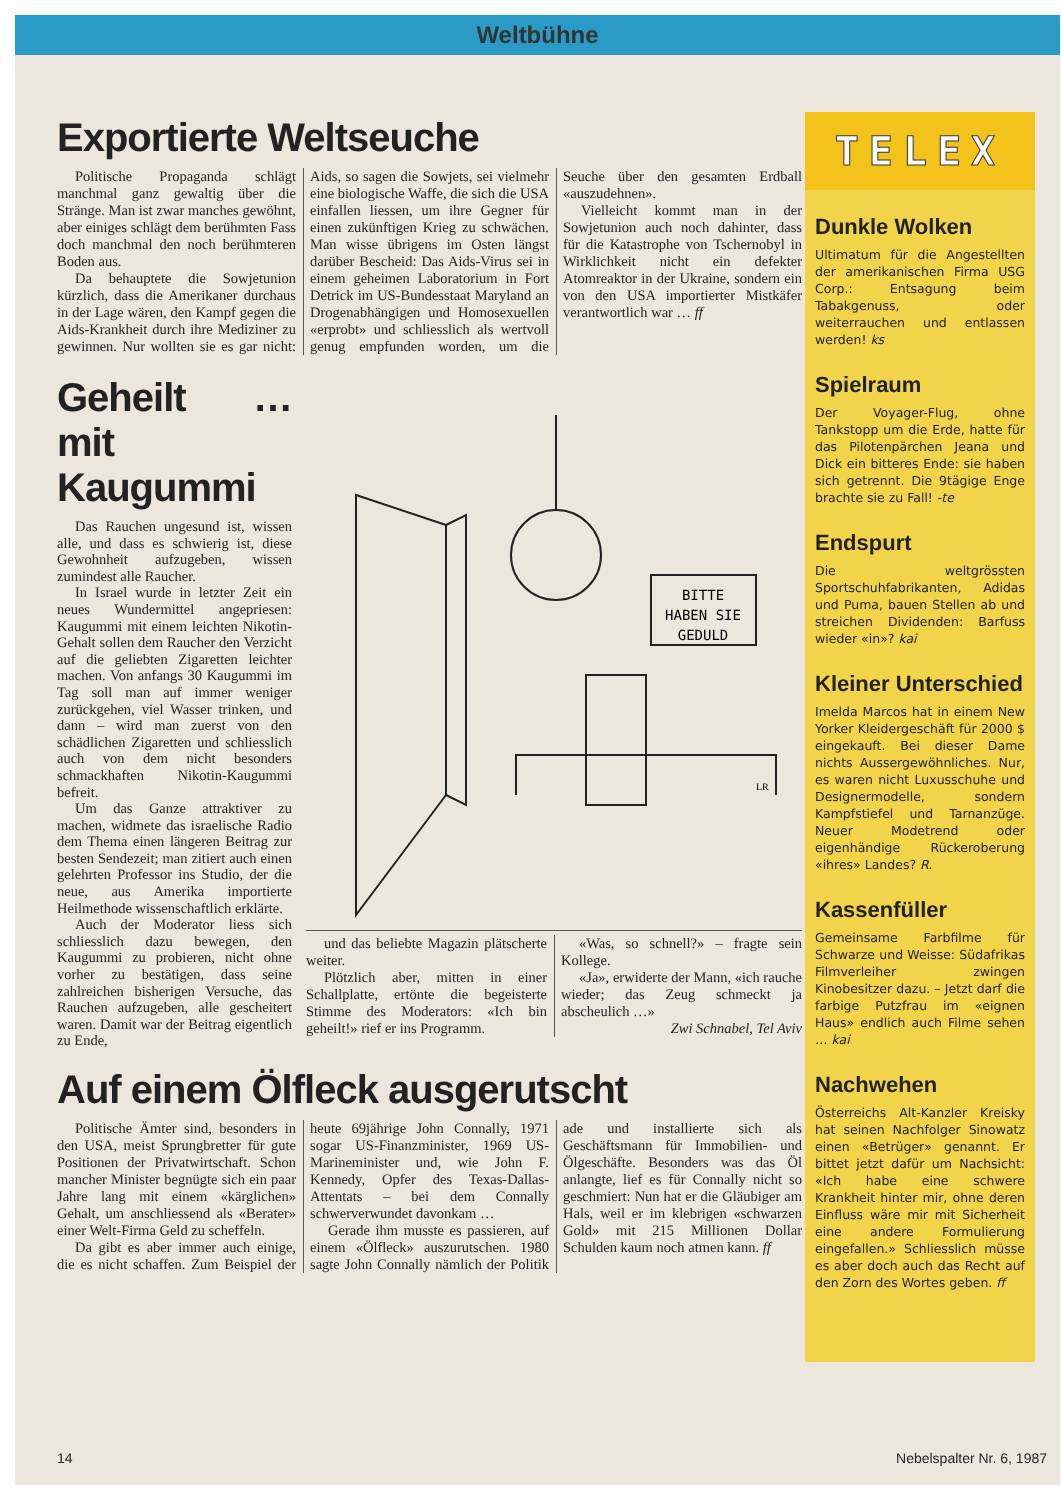Weltbühne
Exportierte Weltseuche
Politische Propaganda schlägt manchmal ganz gewaltig über die Stränge. Man ist zwar manches gewöhnt, aber einiges schlägt dem berühmten Fass doch manchmal den noch berühmteren Boden aus.
Da behauptete die Sowjetunion kürzlich, dass die Amerikaner durchaus in der Lage wären, den Kampf gegen die Aids-Krankheit durch ihre Mediziner zu gewinnen. Nur wollten sie es gar nicht: Aids, so sagen die Sowjets, sei vielmehr eine biologische Waffe, die sich die USA einfallen liessen, um ihre Gegner für einen zukünftigen Krieg zu schwächen. Man wisse übrigens im Osten längst darüber Bescheid: Das Aids-Virus sei in einem geheimen Laboratorium in Fort Detrick im US-Bundesstaat Maryland an Drogenabhängigen und Homosexuellen «erprobt» und schliesslich als wertvoll genug empfunden worden, um die Seuche über den gesamten Erdball «auszudehnen».
Vielleicht kommt man in der Sowjetunion auch noch dahinter, dass für die Katastrophe von Tschernobyl in Wirklichkeit nicht ein defekter Atomreaktor in der Ukraine, sondern ein von den USA importierter Mistkäfer verantwortlich war … ff
Geheilt … mit Kaugummi
Das Rauchen ungesund ist, wissen alle, und dass es schwierig ist, diese Gewohnheit aufzugeben, wissen zumindest alle Raucher.
In Israel wurde in letzter Zeit ein neues Wundermittel angepriesen: Kaugummi mit einem leichten Nikotin-Gehalt sollen dem Raucher den Verzicht auf die geliebten Zigaretten leichter machen. Von anfangs 30 Kaugummi im Tag soll man auf immer weniger zurückgehen, viel Wasser trinken, und dann – wird man zuerst von den schädlichen Zigaretten und schliesslich auch von dem nicht besonders schmackhaften Nikotin-Kaugummi befreit.
Um das Ganze attraktiver zu machen, widmete das israelische Radio dem Thema einen längeren Beitrag zur besten Sendezeit; man zitiert auch einen gelehrten Professor ins Studio, der die neue, aus Amerika importierte Heilmethode wissenschaftlich erklärte.
Auch der Moderator liess sich schliesslich dazu bewegen, den Kaugummi zu probieren, nicht ohne vorher zu bestätigen, dass seine zahlreichen bisherigen Versuche, das Rauchen aufzugeben, alle gescheitert waren. Damit war der Beitrag eigentlich zu Ende,
BITTE
HABEN SIE
GEDULD
LR
und das beliebte Magazin plätscherte weiter.
Plötzlich aber, mitten in einer Schallplatte, ertönte die begeisterte Stimme des Moderators: «Ich bin geheilt!» rief er ins Programm.
«Was, so schnell?» – fragte sein Kollege.
«Ja», erwiderte der Mann, «ich rauche wieder; das Zeug schmeckt ja abscheulich …»
Zwi Schnabel, Tel Aviv
Auf einem Ölfleck ausgerutscht
Politische Ämter sind, besonders in den USA, meist Sprungbretter für gute Positionen der Privatwirtschaft. Schon mancher Minister begnügte sich ein paar Jahre lang mit einem «kärglichen» Gehalt, um anschliessend als «Berater» einer Welt-Firma Geld zu scheffeln.
Da gibt es aber immer auch einige, die es nicht schaffen. Zum Beispiel der heute 69jährige John Connally, 1971 sogar US-Finanzminister, 1969 US-Marineminister und, wie John F. Kennedy, Opfer des Texas-Dallas-Attentats – bei dem Connally schwerverwundet davonkam …
Gerade ihm musste es passieren, auf einem «Ölfleck» auszurutschen. 1980 sagte John Connally nämlich der Politik ade und installierte sich als Geschäftsmann für Immobilien- und Ölgeschäfte. Besonders was das Öl anlangte, lief es für Connally nicht so geschmiert: Nun hat er die Gläubiger am Hals, weil er im klebrigen «schwarzen Gold» mit 215 Millionen Dollar Schulden kaum noch atmen kann. ff
TELEX
Dunkle Wolken
Ultimatum für die Angestellten der amerikanischen Firma USG Corp.: Entsagung beim Tabakgenuss, oder weiterrauchen und entlassen werden! ks
Spielraum
Der Voyager-Flug, ohne Tankstopp um die Erde, hatte für das Pilotenpärchen Jeana und Dick ein bitteres Ende: sie haben sich getrennt. Die 9tägige Enge brachte sie zu Fall! -te
Endspurt
Die weltgrössten Sportschuhfabrikanten, Adidas und Puma, bauen Stellen ab und streichen Dividenden: Barfuss wieder «in»? kai
Kleiner Unterschied
Imelda Marcos hat in einem New Yorker Kleidergeschäft für 2000 $ eingekauft. Bei dieser Dame nichts Aussergewöhnliches. Nur, es waren nicht Luxusschuhe und Designermodelle, sondern Kampfstiefel und Tarnanzüge. Neuer Modetrend oder eigenhändige Rückeroberung «ihres» Landes? R.
Kassenfüller
Gemeinsame Farbfilme für Schwarze und Weisse: Südafrikas Filmverleiher zwingen Kinobesitzer dazu. – Jetzt darf die farbige Putzfrau im «eignen Haus» endlich auch Filme sehen … kai
Nachwehen
Österreichs Alt-Kanzler Kreisky hat seinen Nachfolger Sinowatz einen «Betrüger» genannt. Er bittet jetzt dafür um Nachsicht: «Ich habe eine schwere Krankheit hinter mir, ohne deren Einfluss wäre mir mit Sicherheit eine andere Formulierung eingefallen.» Schliesslich müsse es aber doch auch das Recht auf den Zorn des Wortes geben. ff
14 Nebelspalter Nr. 6, 1987